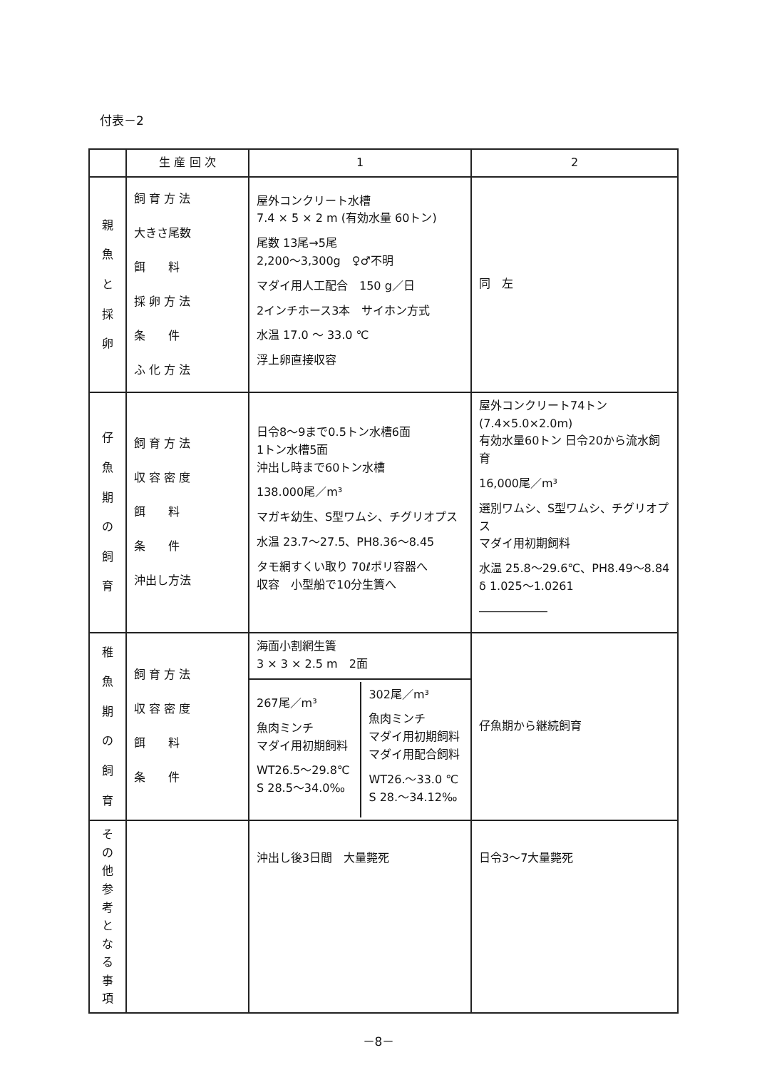付表－2
| | 生 産 回 次 | 1 | 2 |
| --- | --- | --- | --- |
| 親 魚 と 採 卵 | 飼 育 方 法 大きさ尾数 餌 料 採 卵 方 法 条 件 ふ 化 方 法 | 屋外コンクリート水槽 7.4 × 5 × 2 m (有効水量 60トン) 尾数 13尾→5尾 2,200～3,300g ♀♂不明 マダイ用人工配合 150 g／日 2インチホース3本 サイホン方式 水温 17.0 ～ 33.0 ℃ 浮上卵直接収容 | 同 左 |
| 仔 魚 期 の 飼 育 | 飼 育 方 法 収 容 密 度 餌 料 条 件 沖出し方法 | 日令8～9まで0.5トン水槽6面 1トン水槽5面 沖出し時まで60トン水槽 138.000尾／m³ マガキ幼生、S型ワムシ、チグリオプス 水温 23.7～27.5、PH8.36～8.45 タモ網すくい取り 70ℓポリ容器へ 収容 小型船で10分生簀へ | 屋外コンクリート74トン(7.4×5.0×2.0m) 有効水量60トン 日令20から流水飼育 16,000尾／m³ 選別ワムシ、S型ワムシ、チグリオプス マダイ用初期飼料 水温 25.8～29.6℃、PH8.49～8.84 δ 1.025～1.0261 ―――――― |
| 稚 魚 期 の 飼 育 | 飼 育 方 法 収 容 密 度 餌 料 条 件 | 海面小割網生簀 3 × 3 × 2.5 m 2面 | 仔魚期から継続飼育 |
| | | / 267尾／m³ 魚肉ミンチ マダイ用初期飼料 WT26.5～29.8℃ S 28.5～34.0‰ / 302尾／m³ 魚肉ミンチ マダイ用初期飼料 マダイ用配合飼料 WT26.～33.0 ℃ S 28.～34.12‰ / | |
| そ の 他 参 考 と な る 事 項 | | 沖出し後3日間 大量斃死 | 日令3～7大量斃死 |
－8－